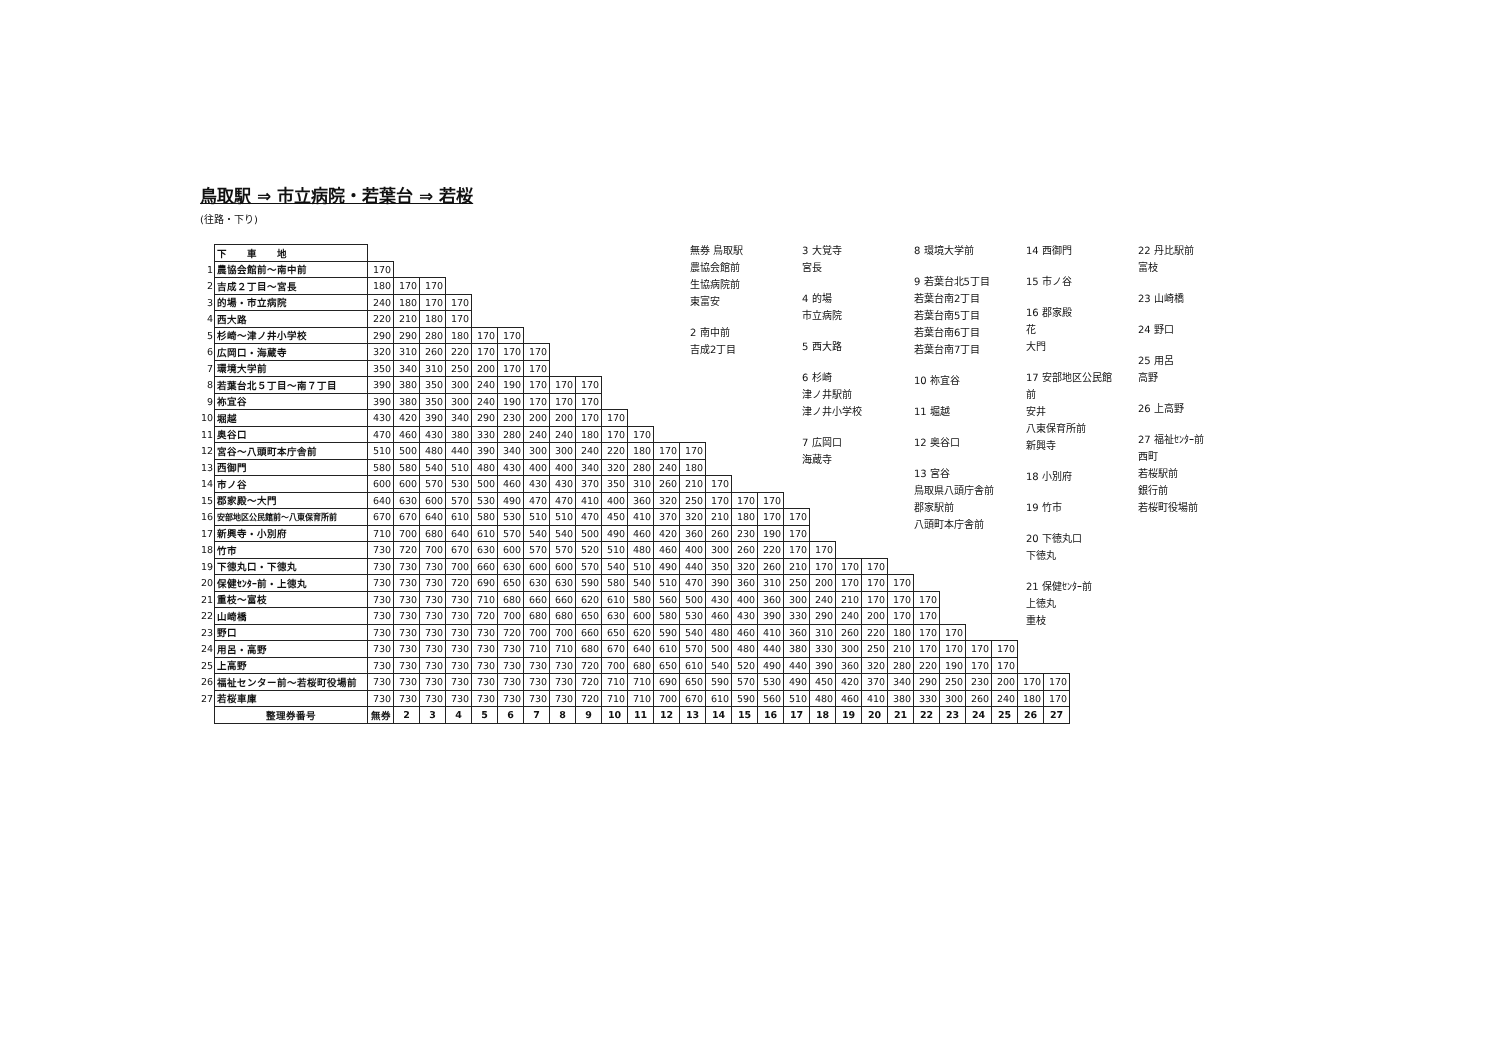鳥取駅 ⇒ 市立病院・若葉台 ⇒ 若桜
(往路・下り)
| | 下 車 地 | | | | | | | | | | | | | | | | | | | | | | | | | | | |
| 1 | 農協会館前～南中前 | 170 | | | | | | | | | | | | | | | | | | | | | | | | | | |
| 2 | 吉成２丁目～宮長 | 180 | 170 | 170 | | | | | | | | | | | | | | | | | | | | | | | | |
| 3 | 的場・市立病院 | 240 | 180 | 170 | 170 | | | | | | | | | | | | | | | | | | | | | | | |
| 4 | 西大路 | 220 | 210 | 180 | 170 | | | | | | | | | | | | | | | | | | | | | | | |
| 5 | 杉崎～津ノ井小学校 | 290 | 290 | 280 | 180 | 170 | 170 | | | | | | | | | | | | | | | | | | | | | |
| 6 | 広岡口・海蔵寺 | 320 | 310 | 260 | 220 | 170 | 170 | 170 | | | | | | | | | | | | | | | | | | | | |
| 7 | 環境大学前 | 350 | 340 | 310 | 250 | 200 | 170 | 170 | | | | | | | | | | | | | | | | | | | | |
| 8 | 若葉台北５丁目～南７丁目 | 390 | 380 | 350 | 300 | 240 | 190 | 170 | 170 | 170 | | | | | | | | | | | | | | | | | | |
| 9 | 祢宜谷 | 390 | 380 | 350 | 300 | 240 | 190 | 170 | 170 | 170 | | | | | | | | | | | | | | | | | | |
| 10 | 堀越 | 430 | 420 | 390 | 340 | 290 | 230 | 200 | 200 | 170 | 170 | | | | | | | | | | | | | | | | | |
| 11 | 奥谷口 | 470 | 460 | 430 | 380 | 330 | 280 | 240 | 240 | 180 | 170 | 170 | | | | | | | | | | | | | | | | |
| 12 | 宮谷～八頭町本庁舎前 | 510 | 500 | 480 | 440 | 390 | 340 | 300 | 300 | 240 | 220 | 180 | 170 | 170 | | | | | | | | | | | | | | |
| 13 | 西御門 | 580 | 580 | 540 | 510 | 480 | 430 | 400 | 400 | 340 | 320 | 280 | 240 | 180 | | | | | | | | | | | | | | |
| 14 | 市ノ谷 | 600 | 600 | 570 | 530 | 500 | 460 | 430 | 430 | 370 | 350 | 310 | 260 | 210 | 170 | | | | | | | | | | | | | |
| 15 | 郡家殿～大門 | 640 | 630 | 600 | 570 | 530 | 490 | 470 | 470 | 410 | 400 | 360 | 320 | 250 | 170 | 170 | 170 | | | | | | | | | | | |
| 16 | 安部地区公民館前～八東保育所前 | 670 | 670 | 640 | 610 | 580 | 530 | 510 | 510 | 470 | 450 | 410 | 370 | 320 | 210 | 180 | 170 | 170 | | | | | | | | | | |
| 17 | 新興寺・小別府 | 710 | 700 | 680 | 640 | 610 | 570 | 540 | 540 | 500 | 490 | 460 | 420 | 360 | 260 | 230 | 190 | 170 | | | | | | | | | | |
| 18 | 竹市 | 730 | 720 | 700 | 670 | 630 | 600 | 570 | 570 | 520 | 510 | 480 | 460 | 400 | 300 | 260 | 220 | 170 | 170 | | | | | | | | | |
| 19 | 下徳丸口・下徳丸 | 730 | 730 | 730 | 700 | 660 | 630 | 600 | 600 | 570 | 540 | 510 | 490 | 440 | 350 | 320 | 260 | 210 | 170 | 170 | 170 | | | | | | | |
| 20 | 保健ｾﾝﾀｰ前・上徳丸 | 730 | 730 | 730 | 720 | 690 | 650 | 630 | 630 | 590 | 580 | 540 | 510 | 470 | 390 | 360 | 310 | 250 | 200 | 170 | 170 | 170 | | | | | | |
| 21 | 重枝～富枝 | 730 | 730 | 730 | 730 | 710 | 680 | 660 | 660 | 620 | 610 | 580 | 560 | 500 | 430 | 400 | 360 | 300 | 240 | 210 | 170 | 170 | 170 | | | | | |
| 22 | 山崎橋 | 730 | 730 | 730 | 730 | 720 | 700 | 680 | 680 | 650 | 630 | 600 | 580 | 530 | 460 | 430 | 390 | 330 | 290 | 240 | 200 | 170 | 170 | | | | | |
| 23 | 野口 | 730 | 730 | 730 | 730 | 730 | 720 | 700 | 700 | 660 | 650 | 620 | 590 | 540 | 480 | 460 | 410 | 360 | 310 | 260 | 220 | 180 | 170 | 170 | | | | |
| 24 | 用呂・高野 | 730 | 730 | 730 | 730 | 730 | 730 | 710 | 710 | 680 | 670 | 640 | 610 | 570 | 500 | 480 | 440 | 380 | 330 | 300 | 250 | 210 | 170 | 170 | 170 | 170 | | |
| 25 | 上高野 | 730 | 730 | 730 | 730 | 730 | 730 | 730 | 730 | 720 | 700 | 680 | 650 | 610 | 540 | 520 | 490 | 440 | 390 | 360 | 320 | 280 | 220 | 190 | 170 | 170 | | |
| 26 | 福祉センター前～若桜町役場前 | 730 | 730 | 730 | 730 | 730 | 730 | 730 | 730 | 720 | 710 | 710 | 690 | 650 | 590 | 570 | 530 | 490 | 450 | 420 | 370 | 340 | 290 | 250 | 230 | 200 | 170 | 170 |
| 27 | 若桜車庫 | 730 | 730 | 730 | 730 | 730 | 730 | 730 | 730 | 720 | 710 | 710 | 700 | 670 | 610 | 590 | 560 | 510 | 480 | 460 | 410 | 380 | 330 | 300 | 260 | 240 | 180 | 170 |
| | 整理券番号 | 無券 | 2 | 3 | 4 | 5 | 6 | 7 | 8 | 9 | 10 | 11 | 12 | 13 | 14 | 15 | 16 | 17 | 18 | 19 | 20 | 21 | 22 | 23 | 24 | 25 | 26 | 27 |
無券 鳥取駅
農協会館前
生協病院前
東富安
2 南中前
吉成2丁目
3 大覚寺
宮長
4 的場
市立病院
5 西大路
6 杉崎
津ノ井駅前
津ノ井小学校
7 広岡口
海蔵寺
8 環境大学前
9 若葉台北5丁目
若葉台南2丁目
若葉台南5丁目
若葉台南6丁目
若葉台南7丁目
10 祢宜谷
11 堀越
12 奥谷口
13 宮谷
鳥取県八頭庁舎前
郡家駅前
八頭町本庁舎前
14 西御門
15 市ノ谷
16 郡家殿
花
大門
17 安部地区公民館前
安井
八東保育所前
新興寺
18 小別府
19 竹市
20 下徳丸口
下徳丸
21 保健ｾﾝﾀｰ前
上徳丸
重枝
22 丹比駅前
富枝
23 山崎橋
24 野口
25 用呂
高野
26 上高野
27 福祉ｾﾝﾀｰ前
西町
若桜駅前
銀行前
若桜町役場前